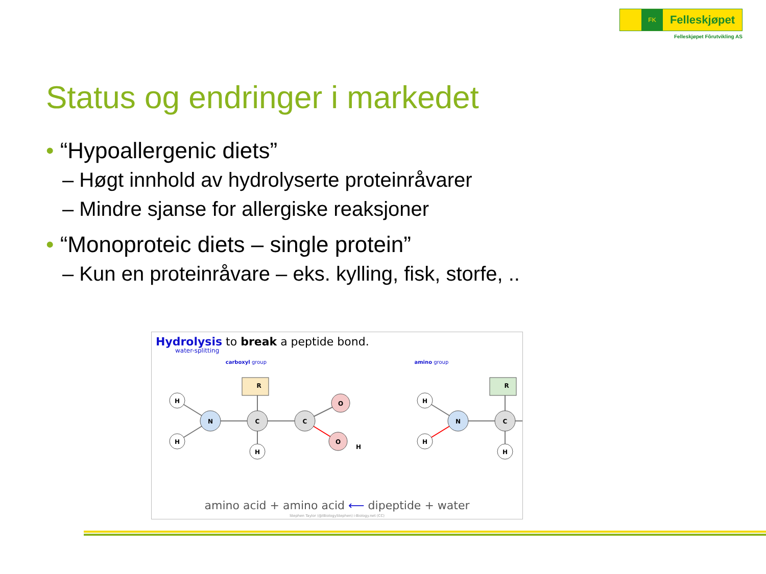FK
Felleskjøpet
Felleskjøpet Fôrutvikling AS
Status og endringer i markedet
• “Hypoallergenic diets”
– Høgt innhold av hydrolyserte proteinråvarer
– Mindre sjanse for allergiske reaksjoner
• “Monoproteic diets – single protein”
– Kun en proteinråvare – eks. kylling, fisk, storfe, ..
Hydrolysis to break a peptide bond.
water-splitting
carboxyl group amino group
H
H
N
R
C
H
C
O
O
H
H
H
N
R
C
H
amino acid + amino acid ⟵ dipeptide + water
Stephen Taylor (@IBiologyStephen) i-Biology.net (CC)